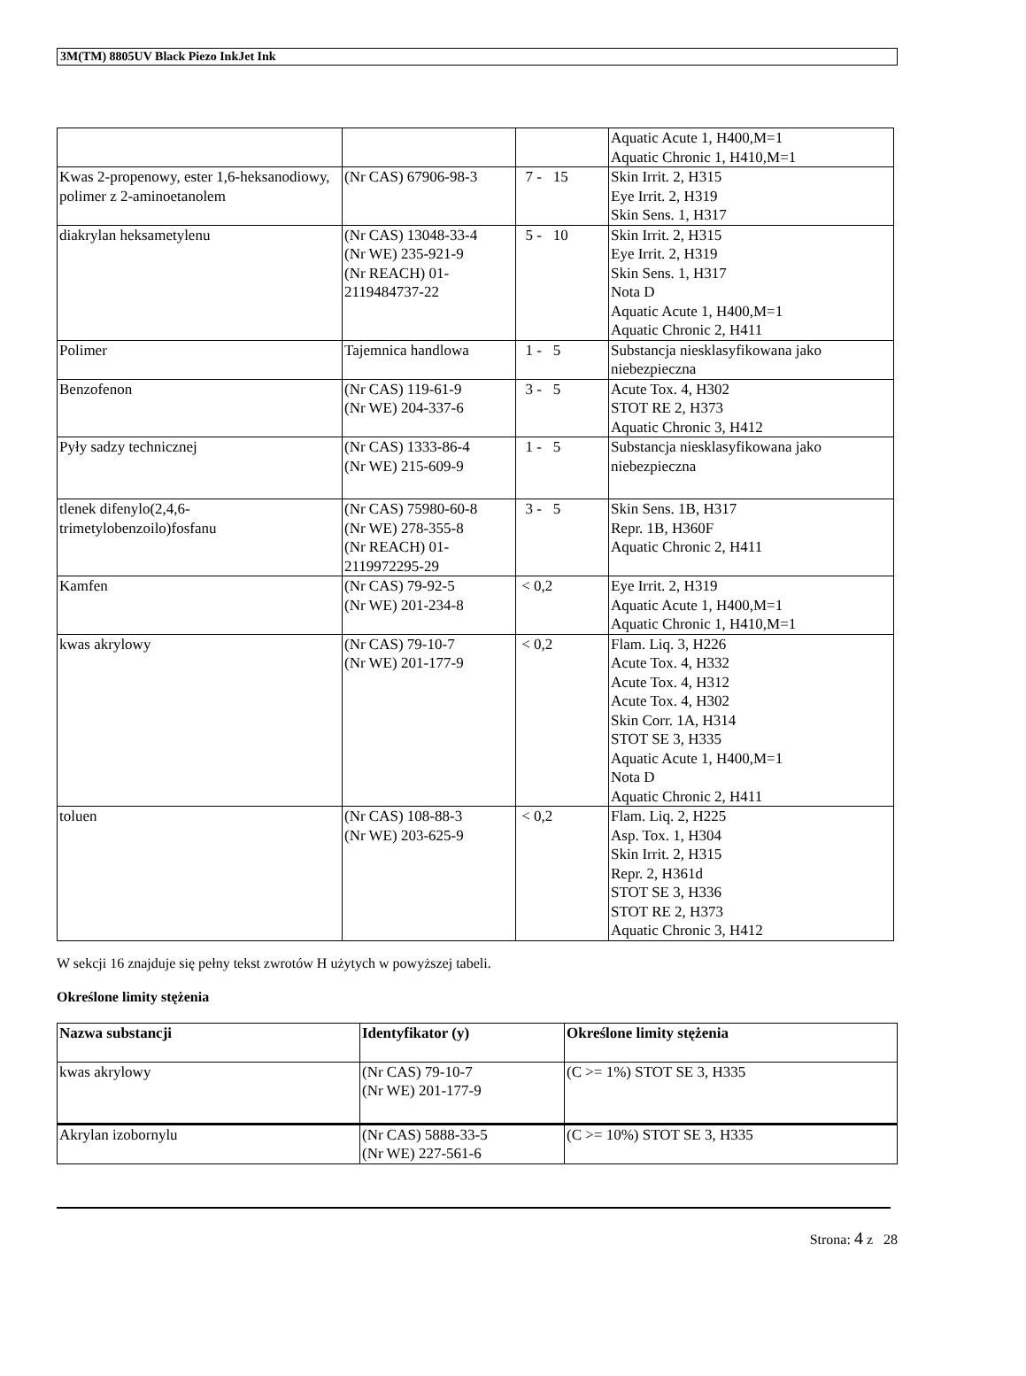3M(TM) 8805UV Black Piezo InkJet Ink
| | | | Aquatic Acute 1, H400,M=1 Aquatic Chronic 1, H410,M=1 |
| Kwas 2-propenowy, ester 1,6-heksanodiowy, polimer z 2-aminoetanolem | (Nr CAS) 67906-98-3 | 7 - 15 | Skin Irrit. 2, H315 Eye Irrit. 2, H319 Skin Sens. 1, H317 |
| diakrylan heksametylenu | (Nr CAS) 13048-33-4 (Nr WE) 235-921-9 (Nr REACH) 01-2119484737-22 | 5 - 10 | Skin Irrit. 2, H315 Eye Irrit. 2, H319 Skin Sens. 1, H317 Nota D Aquatic Acute 1, H400,M=1 Aquatic Chronic 2, H411 |
| Polimer | Tajemnica handlowa | 1 - 5 | Substancja niesklasyfikowana jako niebezpieczna |
| Benzofenon | (Nr CAS) 119-61-9 (Nr WE) 204-337-6 | 3 - 5 | Acute Tox. 4, H302 STOT RE 2, H373 Aquatic Chronic 3, H412 |
| Pyły sadzy technicznej | (Nr CAS) 1333-86-4 (Nr WE) 215-609-9 | 1 - 5 | Substancja niesklasyfikowana jako niebezpieczna |
| tlenek difenylo(2,4,6-trimetylobenzoilo)fosfanu | (Nr CAS) 75980-60-8 (Nr WE) 278-355-8 (Nr REACH) 01-2119972295-29 | 3 - 5 | Skin Sens. 1B, H317 Repr. 1B, H360F Aquatic Chronic 2, H411 |
| Kamfen | (Nr CAS) 79-92-5 (Nr WE) 201-234-8 | < 0,2 | Eye Irrit. 2, H319 Aquatic Acute 1, H400,M=1 Aquatic Chronic 1, H410,M=1 |
| kwas akrylowy | (Nr CAS) 79-10-7 (Nr WE) 201-177-9 | < 0,2 | Flam. Liq. 3, H226 Acute Tox. 4, H332 Acute Tox. 4, H312 Acute Tox. 4, H302 Skin Corr. 1A, H314 STOT SE 3, H335 Aquatic Acute 1, H400,M=1 Nota D Aquatic Chronic 2, H411 |
| toluen | (Nr CAS) 108-88-3 (Nr WE) 203-625-9 | < 0,2 | Flam. Liq. 2, H225 Asp. Tox. 1, H304 Skin Irrit. 2, H315 Repr. 2, H361d STOT SE 3, H336 STOT RE 2, H373 Aquatic Chronic 3, H412 |
W sekcji 16 znajduje się pełny tekst zwrotów H użytych w powyższej tabeli.
Określone limity stężenia
| Nazwa substancji | Identyfikator (y) | Określone limity stężenia |
| --- | --- | --- |
| kwas akrylowy | (Nr CAS) 79-10-7 (Nr WE) 201-177-9 | (C >= 1%) STOT SE 3, H335 |
| Akrylan izobornylu | (Nr CAS) 5888-33-5 (Nr WE) 227-561-6 | (C >= 10%) STOT SE 3, H335 |
Strona: 4 z 28